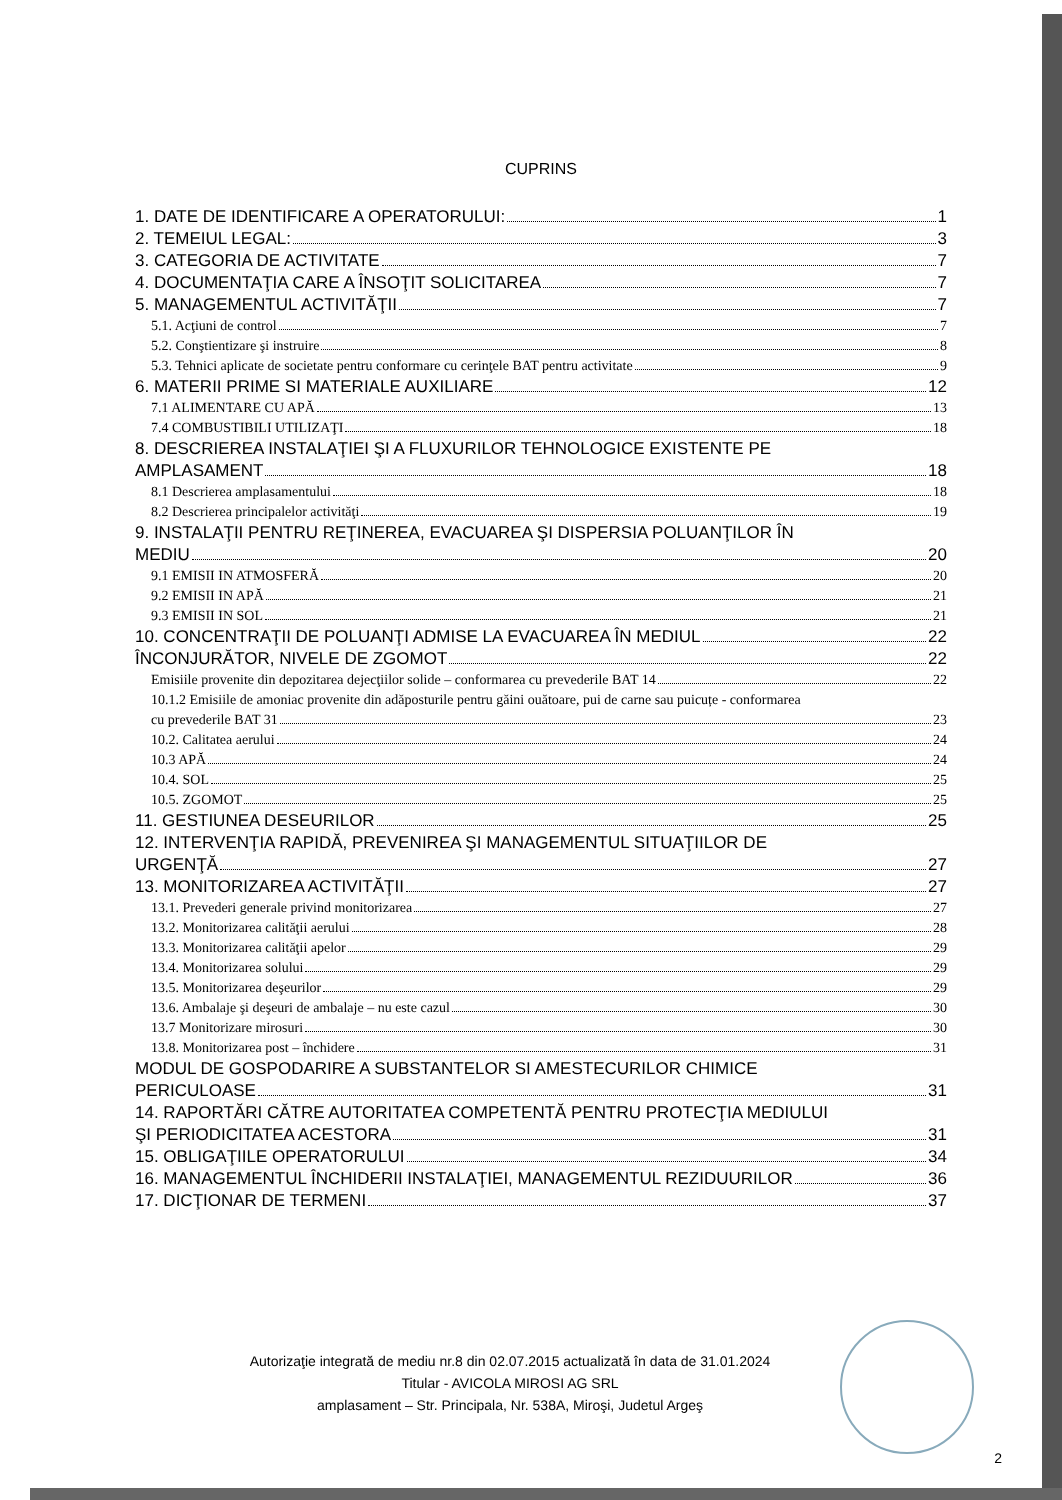CUPRINS
1. DATE DE IDENTIFICARE A OPERATORULUI: 1
2. TEMEIUL LEGAL: 3
3. CATEGORIA DE ACTIVITATE 7
4. DOCUMENTAŢIA CARE A ÎNSOŢIT SOLICITAREA 7
5. MANAGEMENTUL ACTIVITĂŢII 7
5.1. Acţiuni de control 7
5.2. Conştientizare şi instruire 8
5.3. Tehnici aplicate de societate pentru conformare cu cerinţele BAT pentru activitate 9
6. MATERII PRIME SI MATERIALE AUXILIARE 12
7.1 ALIMENTARE CU APĂ 13
7.4 COMBUSTIBILI UTILIZAŢI 18
8. DESCRIEREA INSTALAŢIEI ŞI A FLUXURILOR TEHNOLOGICE EXISTENTE PE
AMPLASAMENT 18
8.1 Descrierea amplasamentului 18
8.2 Descrierea principalelor activităţi 19
9. INSTALAŢII PENTRU REŢINEREA, EVACUAREA ŞI DISPERSIA POLUANŢILOR ÎN
MEDIU 20
9.1 EMISII IN ATMOSFERĂ 20
9.2 EMISII IN APĂ 21
9.3 EMISII IN SOL 21
10. CONCENTRAŢII DE POLUANŢI ADMISE LA EVACUAREA ÎN MEDIUL 22
ÎNCONJURĂTOR, NIVELE DE ZGOMOT 22
Emisiile provenite din depozitarea dejecţiilor solide – conformarea cu prevederile BAT 14 22
10.1.2 Emisiile de amoniac provenite din adăposturile pentru găini ouătoare, pui de carne sau puicuțe - conformarea
cu prevederile BAT 31 23
10.2. Calitatea aerului 24
10.3 APĂ 24
10.4. SOL 25
10.5. ZGOMOT 25
11. GESTIUNEA DESEURILOR 25
12. INTERVENŢIA RAPIDĂ, PREVENIREA ŞI MANAGEMENTUL SITUAŢIILOR DE
URGENŢĂ 27
13. MONITORIZAREA ACTIVITĂŢII 27
13.1. Prevederi generale privind monitorizarea 27
13.2. Monitorizarea calităţii aerului 28
13.3. Monitorizarea calităţii apelor 29
13.4. Monitorizarea solului 29
13.5. Monitorizarea deşeurilor 29
13.6. Ambalaje şi deşeuri de ambalaje – nu este cazul 30
13.7 Monitorizare mirosuri 30
13.8. Monitorizarea post – închidere 31
MODUL DE GOSPODARIRE A SUBSTANTELOR SI AMESTECURILOR CHIMICE
PERICULOASE 31
14. RAPORTĂRI CĂTRE AUTORITATEA COMPETENTĂ PENTRU PROTECŢIA MEDIULUI
ŞI PERIODICITATEA ACESTORA 31
15. OBLIGAŢIILE OPERATORULUI 34
16. MANAGEMENTUL ÎNCHIDERII INSTALAŢIEI, MANAGEMENTUL REZIDUURILOR 36
17. DICŢIONAR DE TERMENI 37
Autorizaţie integrată de mediu nr.8 din 02.07.2015 actualizată în data de 31.01.2024
Titular - AVICOLA MIROSI AG SRL
amplasament – Str. Principala, Nr. 538A, Miroşi, Judetul Argeş
2